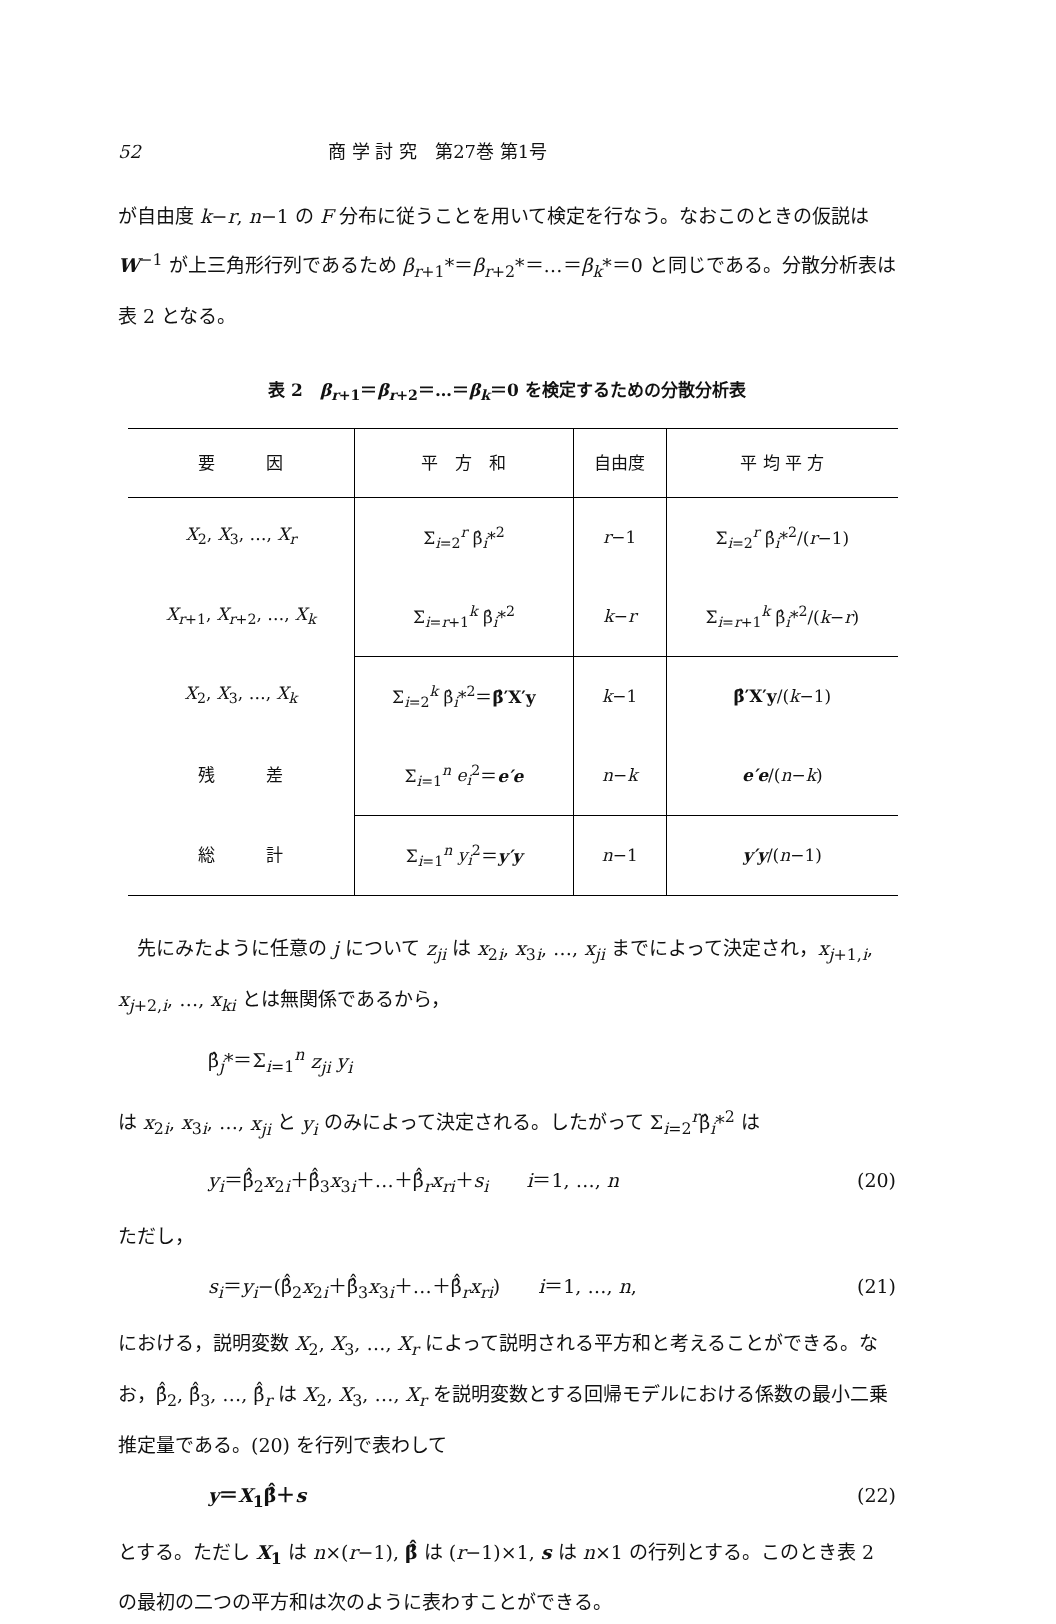52 商 学 討 究　第27巻 第1号
が自由度 k−r, n−1 の F 分布に従うことを用いて検定を行なう。なおこのときの仮説は W<sup>−1</sup> が上三角形行列であるため β<sub>r+1</sub>*＝β<sub>r+2</sub>*＝…＝β<sub>k</sub>*＝0 と同じである。分散分析表は表 2 となる。
表 2　β<sub>r+1</sub>＝β<sub>r+2</sub>＝…＝β<sub>k</sub>＝0 を検定するための分散分析表
| 要 因 | 平 方 和 | 自由度 | 平 均 平 方 |
| --- | --- | --- | --- |
| X<sub>2</sub>, X<sub>3</sub>, …, X<sub>r</sub> | Σ<sub>i=2</sub><sup>r</sup> β̂<sub>i</sub>*<sup>2</sup> | r −1 | Σ<sub>i=2</sub><sup>r</sup> β̂<sub>i</sub>*<sup>2</sup>/( r −1) |
| X<sub>r+1</sub>, X<sub>r+2</sub>, …, X<sub>k</sub> | Σ<sub>i=r+1</sub><sup>k</sup> β̂<sub>i</sub>*<sup>2</sup> | k − r | Σ<sub>i=r+1</sub><sup>k</sup> β̂<sub>i</sub>*<sup>2</sup>/( k − r ) |
| X<sub>2</sub>, X<sub>3</sub>, …, X<sub>k</sub> | Σ<sub>i=2</sub><sup>k</sup> β̂<sub>i</sub>*<sup>2</sup>＝ β̂′X′y | k −1 | β̂′X′y /( k −1) |
| 残 差 | Σ<sub>i=1</sub><sup>n</sup> e<sub>i</sub><sup>2</sup>＝ e′e | n − k | e′e /( n − k ) |
| 総 計 | Σ<sub>i=1</sub><sup>n</sup> y<sub>i</sub><sup>2</sup>＝ y′y | n −1 | y′y /( n −1) |
　先にみたように任意の j について z<sub>ji</sub> は x<sub>2i</sub>, x<sub>3i</sub>, …, x<sub>ji</sub> までによって決定され，x<sub>j+1,i</sub>, x<sub>j+2,i</sub>, …, x<sub>ki</sub> とは無関係であるから，
β̂<sub>j</sub>*＝Σ<sub>i=1</sub><sup>n</sup> z<sub>ji</sub> y<sub>i</sub>
は x<sub>2i</sub>, x<sub>3i</sub>, …, x<sub>ji</sub> と y<sub>i</sub> のみによって決定される。したがって Σ<sub>i=2</sub><sup>r</sup>β̂<sub>i</sub>*<sup>2</sup> は
y<sub>i</sub>＝β̂̂<sub>2</sub>x<sub>2i</sub>＋β̂̂<sub>3</sub>x<sub>3i</sub>＋…＋β̂̂<sub>r</sub>x<sub>ri</sub>＋s<sub>i</sub>　　i＝1, …, n (20)
ただし，
s<sub>i</sub>＝y<sub>i</sub>−(β̂̂<sub>2</sub>x<sub>2i</sub>＋β̂̂<sub>3</sub>x<sub>3i</sub>＋…＋β̂̂<sub>r</sub>x<sub>ri</sub>)　　i＝1, …, n, (21)
における，説明変数 X<sub>2</sub>, X<sub>3</sub>, …, X<sub>r</sub> によって説明される平方和と考えることができる。なお，β̂̂<sub>2</sub>, β̂̂<sub>3</sub>, …, β̂̂<sub>r</sub> は X<sub>2</sub>, X<sub>3</sub>, …, X<sub>r</sub> を説明変数とする回帰モデルにおける係数の最小二乗推定量である。(20) を行列で表わして
y＝X<sub>1</sub>β̂̂＋s (22)
とする。ただし X<sub>1</sub> は n×(r−1), β̂̂ は (r−1)×1, s は n×1 の行列とする。このとき表 2 の最初の二つの平方和は次のように表わすことができる。